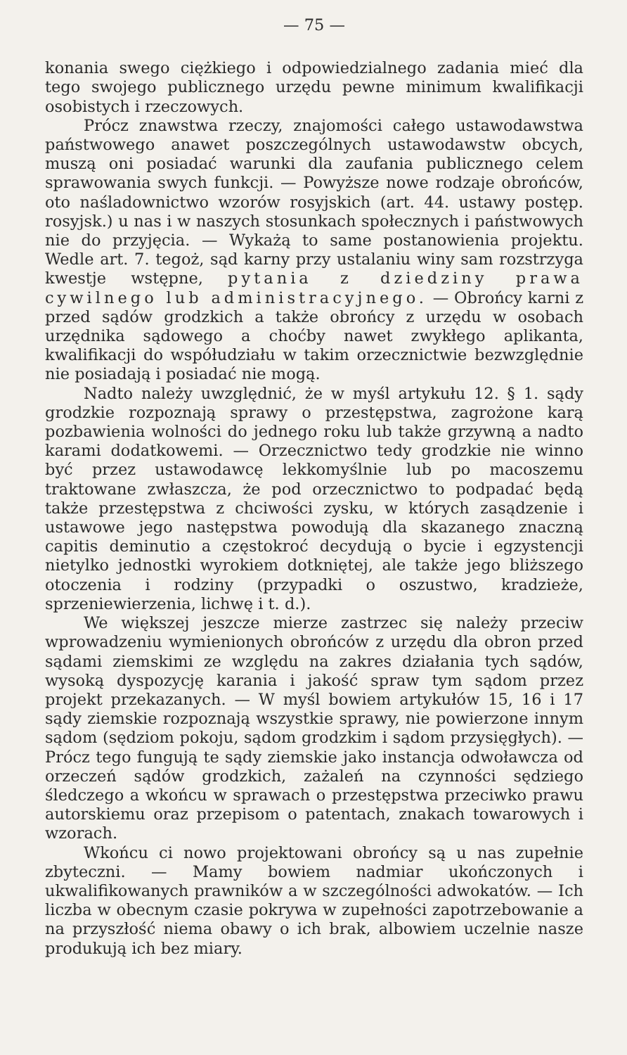— 75 —
konania swego ciężkiego i odpowiedzialnego zadania mieć dla tego swojego publicznego urzędu pewne minimum kwalifikacji osobistych i rzeczowych.
Prócz znawstwa rzeczy, znajomości całego ustawodawstwa państwowego anawet poszczególnych ustawodawstw obcych, muszą oni posiadać warunki dla zaufania publicznego celem sprawowania swych funkcji. — Powyższe nowe rodzaje obrońców, oto naśladownictwo wzorów rosyjskich (art. 44. ustawy postęp. rosyjsk.) u nas i w naszych stosunkach społecznych i państwowych nie do przyjęcia. — Wykażą to same postanowienia projektu. Wedle art. 7. tegoż, sąd karny przy ustalaniu winy sam rozstrzyga kwestje wstępne, pytania z dziedziny prawa cywilnego lub administracyjnego. — Obrońcy karni z przed sądów grodzkich a także obrońcy z urzędu w osobach urzędnika sądowego a choćby nawet zwykłego aplikanta, kwalifikacji do współudziału w takim orzecznictwie bezwzględnie nie posiadają i posiadać nie mogą.
Nadto należy uwzględnić, że w myśl artykułu 12. § 1. sądy grodzkie rozpoznają sprawy o przestępstwa, zagrożone karą pozbawienia wolności do jednego roku lub także grzywną a nadto karami dodatkowemi. — Orzecznictwo tedy grodzkie nie winno być przez ustawodawcę lekkomyślnie lub po macoszemu traktowane zwłaszcza, że pod orzecznictwo to podpadać będą także przestępstwa z chciwości zysku, w których zasądzenie i ustawowe jego następstwa powodują dla skazanego znaczną capitis deminutio a częstokroć decydują o bycie i egzystencji nietylko jednostki wyrokiem dotkniętej, ale także jego bliższego otoczenia i rodziny (przypadki o oszustwo, kradzieże, sprzeniewierzenia, lichwę i t. d.).
We większej jeszcze mierze zastrzec się należy przeciw wprowadzeniu wymienionych obrońców z urzędu dla obron przed sądami ziemskimi ze względu na zakres działania tych sądów, wysoką dyspozycję karania i jakość spraw tym sądom przez projekt przekazanych. — W myśl bowiem artykułów 15, 16 i 17 sądy ziemskie rozpoznają wszystkie sprawy, nie powierzone innym sądom (sędziom pokoju, sądom grodzkim i sądom przysięgłych). — Prócz tego fungują te sądy ziemskie jako instancja odwoławcza od orzeczeń sądów grodzkich, zażaleń na czynności sędziego śledczego a wkońcu w sprawach o przestępstwa przeciwko prawu autorskiemu oraz przepisom o patentach, znakach towarowych i wzorach.
Wkońcu ci nowo projektowani obrońcy są u nas zupełnie zbyteczni. — Mamy bowiem nadmiar ukończonych i ukwalifikowanych prawników a w szczególności adwokatów. — Ich liczba w obecnym czasie pokrywa w zupełności zapotrzebowanie a na przyszłość niema obawy o ich brak, albowiem uczelnie nasze produkują ich bez miary.